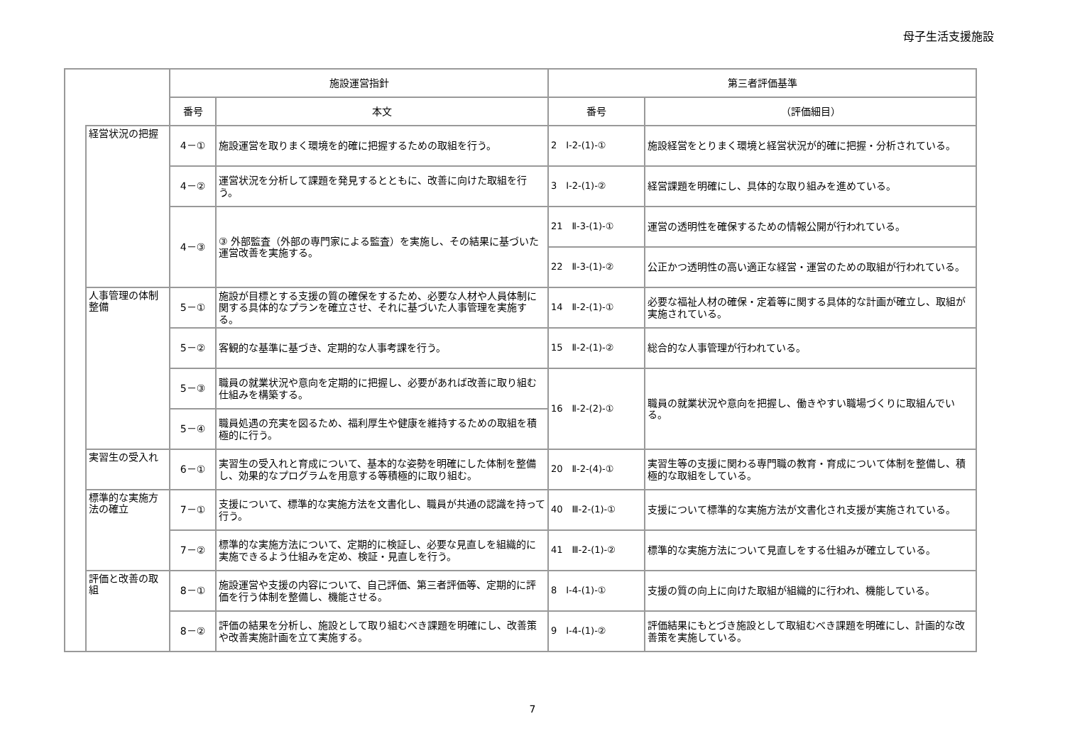母子生活支援施設
| | | 施設運営指針 | | 第三者評価基準 | |
| --- | --- | --- | --- | --- | --- |
| | | 番号 | 本文 | 番号 | （評価細目） |
| | 経営状況の把握 | 4－① | 施設運営を取りまく環境を的確に把握するための取組を行う。 | 2 Ⅰ-2-(1)-① | 施設経営をとりまく環境と経営状況が的確に把握・分析されている。 |
| | | 4－② | 運営状況を分析して課題を発見するとともに、改善に向けた取組を行う。 | 3 Ⅰ-2-(1)-② | 経営課題を明確にし、具体的な取り組みを進めている。 |
| | | 4－③ | ③ 外部監査（外部の専門家による監査）を実施し、その結果に基づいた運営改善を実施する。 | 21 Ⅱ-3-(1)-① | 運営の透明性を確保するための情報公開が行われている。 |
| | | | | 22 Ⅱ-3-(1)-② | 公正かつ透明性の高い適正な経営・運営のための取組が行われている。 |
| | 人事管理の体制整備 | 5－① | 施設が目標とする支援の質の確保をするため、必要な人材や人員体制に関する具体的なプランを確立させ、それに基づいた人事管理を実施する。 | 14 Ⅱ-2-(1)-① | 必要な福祉人材の確保・定着等に関する具体的な計画が確立し、取組が実施されている。 |
| | | 5－② | 客観的な基準に基づき、定期的な人事考課を行う。 | 15 Ⅱ-2-(1)-② | 総合的な人事管理が行われている。 |
| | | 5－③ | 職員の就業状況や意向を定期的に把握し、必要があれば改善に取り組む仕組みを構築する。 | 16 Ⅱ-2-(2)-① | 職員の就業状況や意向を把握し、働きやすい職場づくりに取組んでいる。 |
| | | 5－④ | 職員処遇の充実を図るため、福利厚生や健康を維持するための取組を積極的に行う。 | | |
| | 実習生の受入れ | 6－① | 実習生の受入れと育成について、基本的な姿勢を明確にした体制を整備し、効果的なプログラムを用意する等積極的に取り組む。 | 20 Ⅱ-2-(4)-① | 実習生等の支援に関わる専門職の教育・育成について体制を整備し、積極的な取組をしている。 |
| | 標準的な実施方法の確立 | 7－① | 支援について、標準的な実施方法を文書化し、職員が共通の認識を持って行う。 | 40 Ⅲ-2-(1)-① | 支援について標準的な実施方法が文書化され支援が実施されている。 |
| | | 7－② | 標準的な実施方法について、定期的に検証し、必要な見直しを組織的に実施できるよう仕組みを定め、検証・見直しを行う。 | 41 Ⅲ-2-(1)-② | 標準的な実施方法について見直しをする仕組みが確立している。 |
| | 評価と改善の取組 | 8－① | 施設運営や支援の内容について、自己評価、第三者評価等、定期的に評価を行う体制を整備し、機能させる。 | 8 Ⅰ-4-(1)-① | 支援の質の向上に向けた取組が組織的に行われ、機能している。 |
| | | 8－② | 評価の結果を分析し、施設として取り組むべき課題を明確にし、改善策や改善実施計画を立て実施する。 | 9 Ⅰ-4-(1)-② | 評価結果にもとづき施設として取組むべき課題を明確にし、計画的な改善策を実施している。 |
7